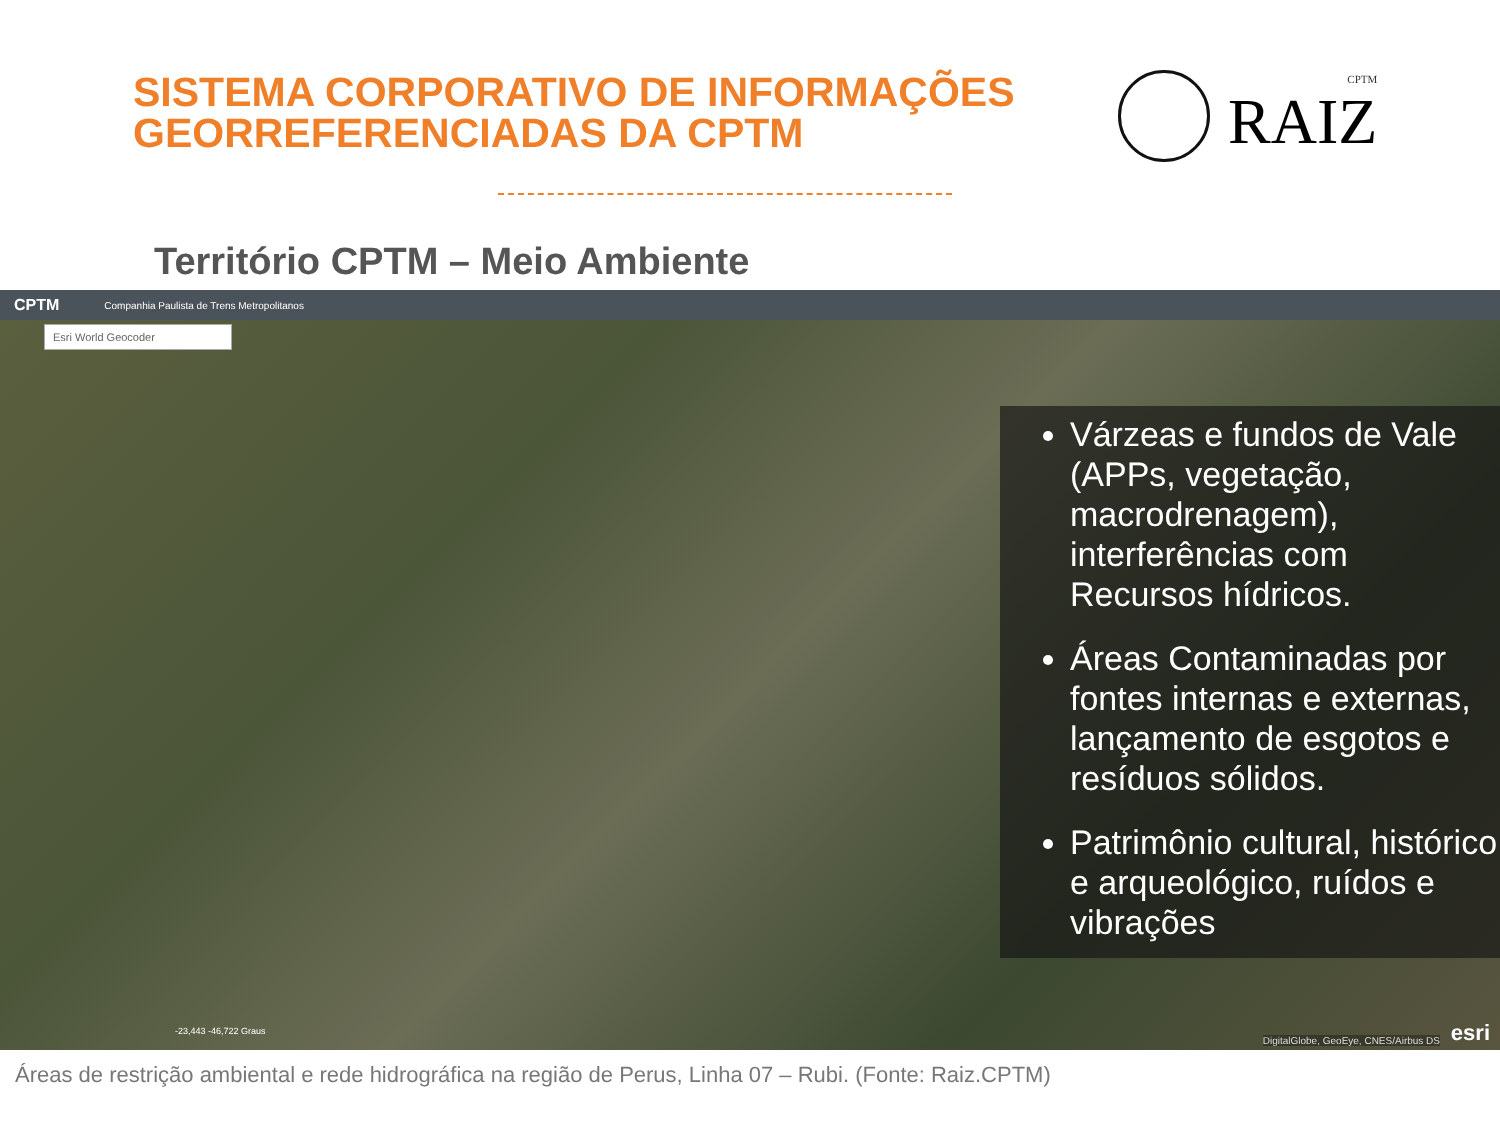SISTEMA CORPORATIVO DE INFORMAÇÕES
GEORREFERENCIADAS DA CPTM
CPTM
RAIZ
Território CPTM – Meio Ambiente
CPTM Companhia Paulista de Trens Metropolitanos
Esri World Geocoder
Várzeas e fundos de Vale (APPs, vegetação, macrodrenagem), interferências com Recursos hídricos.
Áreas Contaminadas por fontes internas e externas, lançamento de esgotos e resíduos sólidos.
Patrimônio cultural, histórico e arqueológico, ruídos e vibrações
-23,443 -46,722 Graus
DigitalGlobe, GeoEye, CNES/Airbus DS
esri
Áreas de restrição ambiental e rede hidrográfica na região de Perus, Linha 07 – Rubi. (Fonte: Raiz.CPTM)